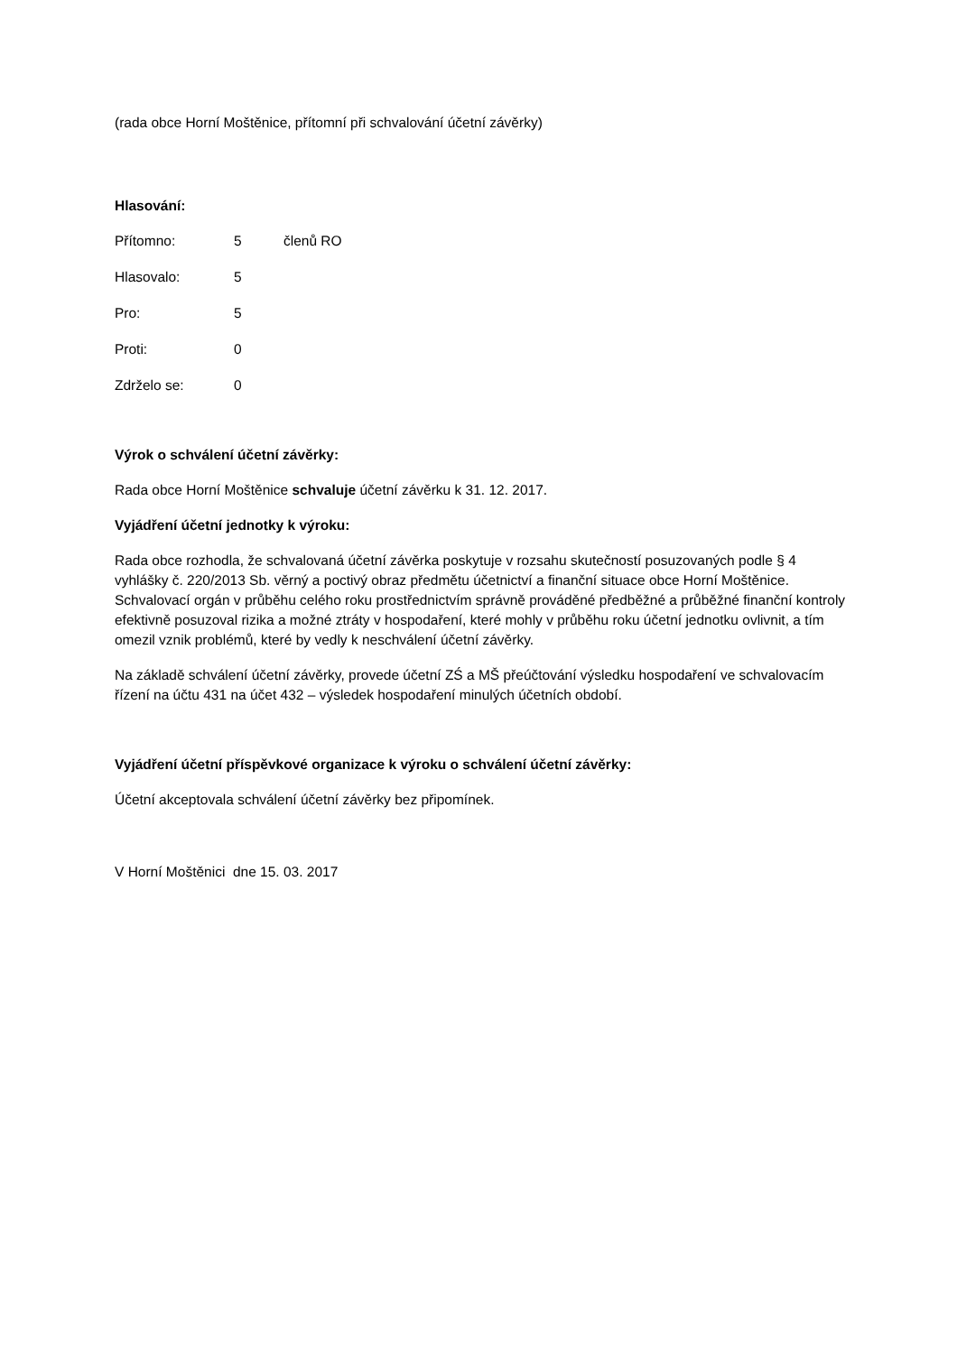(rada obce Horní Moštěnice, přítomní při schvalování účetní závěrky)
Hlasování:
Přítomno: 5 členů RO
Hlasovalo: 5
Pro: 5
Proti: 0
Zdrželo se: 0
Výrok o schválení účetní závěrky:
Rada obce Horní Moštěnice schvaluje účetní závěrku k 31. 12. 2017.
Vyjádření účetní jednotky k výroku:
Rada obce rozhodla, že schvalovaná účetní závěrka poskytuje v rozsahu skutečností posuzovaných podle § 4 vyhlášky č. 220/2013 Sb. věrný a poctivý obraz předmětu účetnictví a finanční situace obce Horní Moštěnice. Schvalovací orgán v průběhu celého roku prostřednictvím správně prováděné předběžné a průběžné finanční kontroly efektivně posuzoval rizika a možné ztráty v hospodaření, které mohly v průběhu roku účetní jednotku ovlivnit, a tím omezil vznik problémů, které by vedly k neschválení účetní závěrky.
Na základě schválení účetní závěrky, provede účetní ZŚ a MŠ přeúčtování výsledku hospodaření ve schvalovacím řízení na účtu 431 na účet 432 – výsledek hospodaření minulých účetních období.
Vyjádření účetní příspěvkové organizace k výroku o schválení účetní závěrky:
Účetní akceptovala schválení účetní závěrky bez připomínek.
V Horní Moštěnici dne 15. 03. 2017